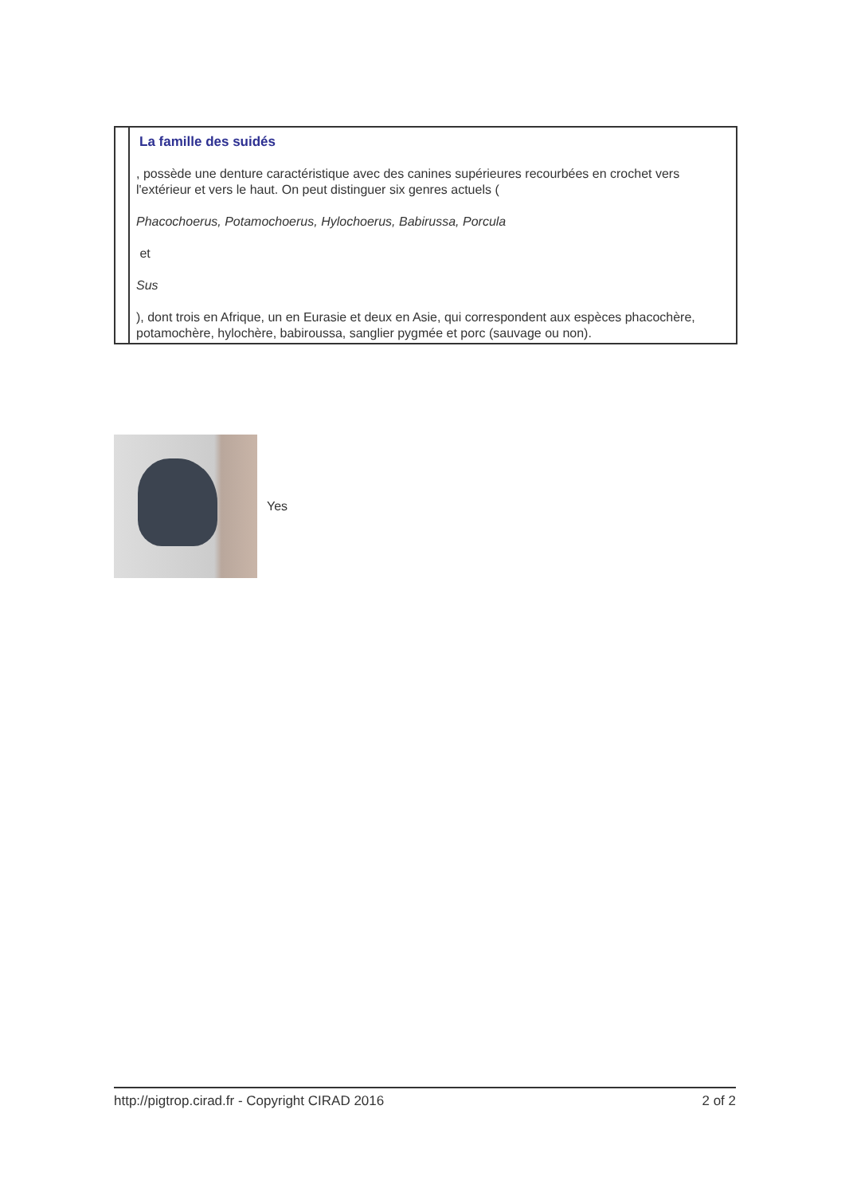La famille des suidés
, possède une denture caractéristique avec des canines supérieures recourbées en crochet vers l'extérieur et vers le haut. On peut distinguer six genres actuels (
Phacochoerus, Potamochoerus, Hylochoerus, Babirussa, Porcula
et
Sus
), dont trois en Afrique, un en Eurasie et deux en Asie, qui correspondent aux espèces phacochère, potamochère, hylochère, babiroussa, sanglier pygmée et porc (sauvage ou non).
Yes
http://pigtrop.cirad.fr - Copyright CIRAD 2016 2 of 2